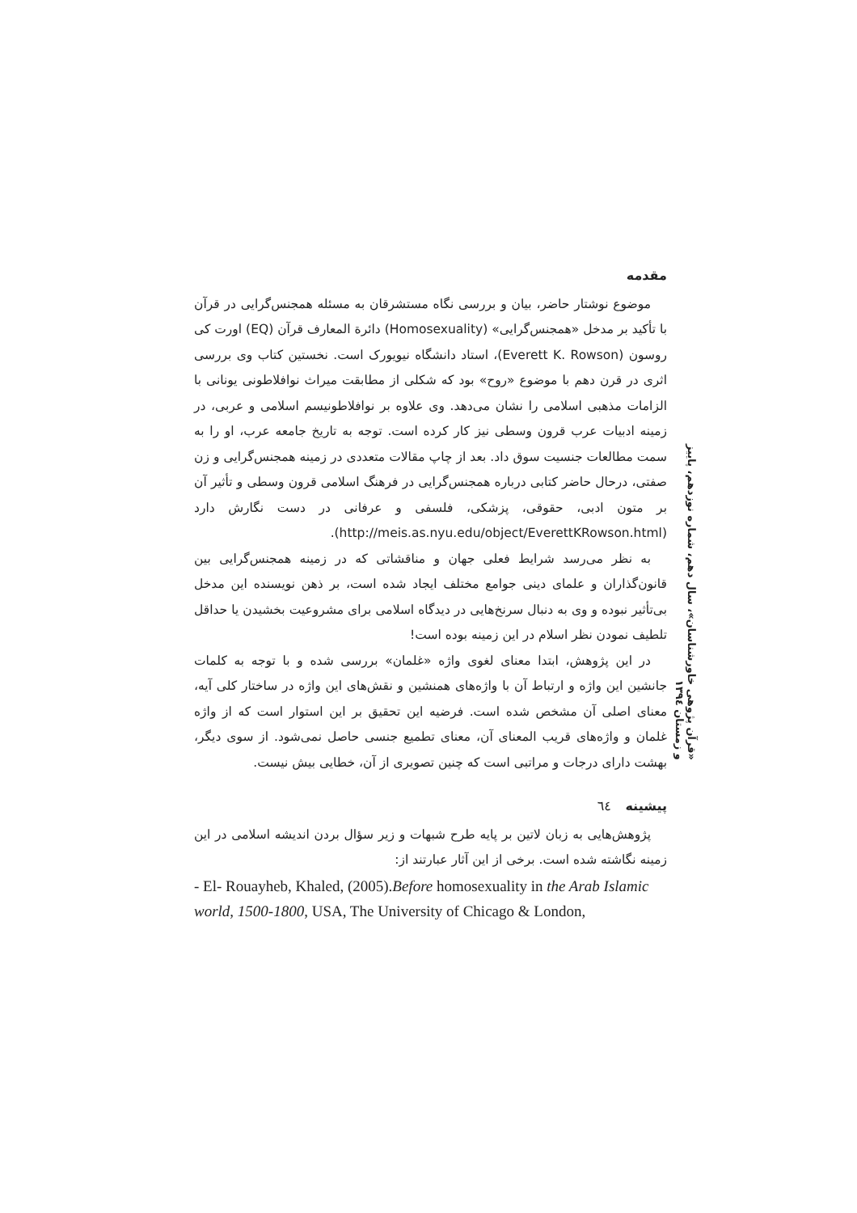مقدمه
موضوع نوشتار حاضر، بیان و بررسی نگاه مستشرقان به مسئله همجنس‌گرایی در قرآن با تأکید بر مدخل «همجنس‌گرایی» (Homosexuality) دائرة المعارف قرآن (EQ) اورت کی روسون (Everett K. Rowson)، استاد دانشگاه نیویورک است. نخستین کتاب وی بررسی اثری در قرن دهم با موضوع «روح» بود که شکلی از مطابقت میراث نوافلاطونی یونانی با الزامات مذهبی اسلامی را نشان می‌دهد. وی علاوه بر نوافلاطونیسم اسلامی و عربی، در زمینه ادبیات عرب قرون وسطی نیز کار کرده است. توجه به تاریخ جامعه عرب، او را به سمت مطالعات جنسیت سوق داد. بعد از چاپ مقالات متعددی در زمینه همجنس‌گرایی و زن صفتی، درحال حاضر کتابی درباره همجنس‌گرایی در فرهنگ اسلامی قرون وسطی و تأثیر آن بر متون ادبی، حقوقی، پزشکی، فلسفی و عرفانی در دست نگارش دارد (http://meis.as.nyu.edu/object/EverettKRowson.html).
به نظر می‌رسد شرایط فعلی جهان و مناقشاتی که در زمینه همجنس‌گرایی بین قانون‌گذاران و علمای دینی جوامع مختلف ایجاد شده است، بر ذهن نویسنده این مدخل بی‌تأثیر نبوده و وی به دنبال سرنخ‌هایی در دیدگاه اسلامی برای مشروعیت بخشیدن یا حداقل تلطیف نمودن نظر اسلام در این زمینه بوده است!
در این پژوهش، ابتدا معنای لغوی واژه «غلمان» بررسی شده و با توجه به کلمات جانشین این واژه و ارتباط آن با واژه‌های همنشین و نقش‌های این واژه در ساختار کلی آیه، معنای اصلی آن مشخص شده است. فرضیه این تحقیق بر این استوار است که از واژه غلمان و واژه‌های قریب المعنای آن، معنای تطمیع جنسی حاصل نمی‌شود. از سوی دیگر، بهشت دارای درجات و مراتبی است که چنین تصویری از آن، خطایی بیش نیست.
پیشینه ٦٤
پژوهش‌هایی به زبان لاتین بر پایه طرح شبهات و زیر سؤال بردن اندیشه اسلامی در این زمینه نگاشته شده است. برخی از این آثار عبارتند از:
- El- Rouayheb, Khaled, (2005).Before homosexuality in the Arab Islamic world, 1500-1800, USA, The University of Chicago & London,
«قرآن پژوهی خاورشناسان»، سال دهم، شماره نوزدهم، پاییز و زمستان ١٣٩٤